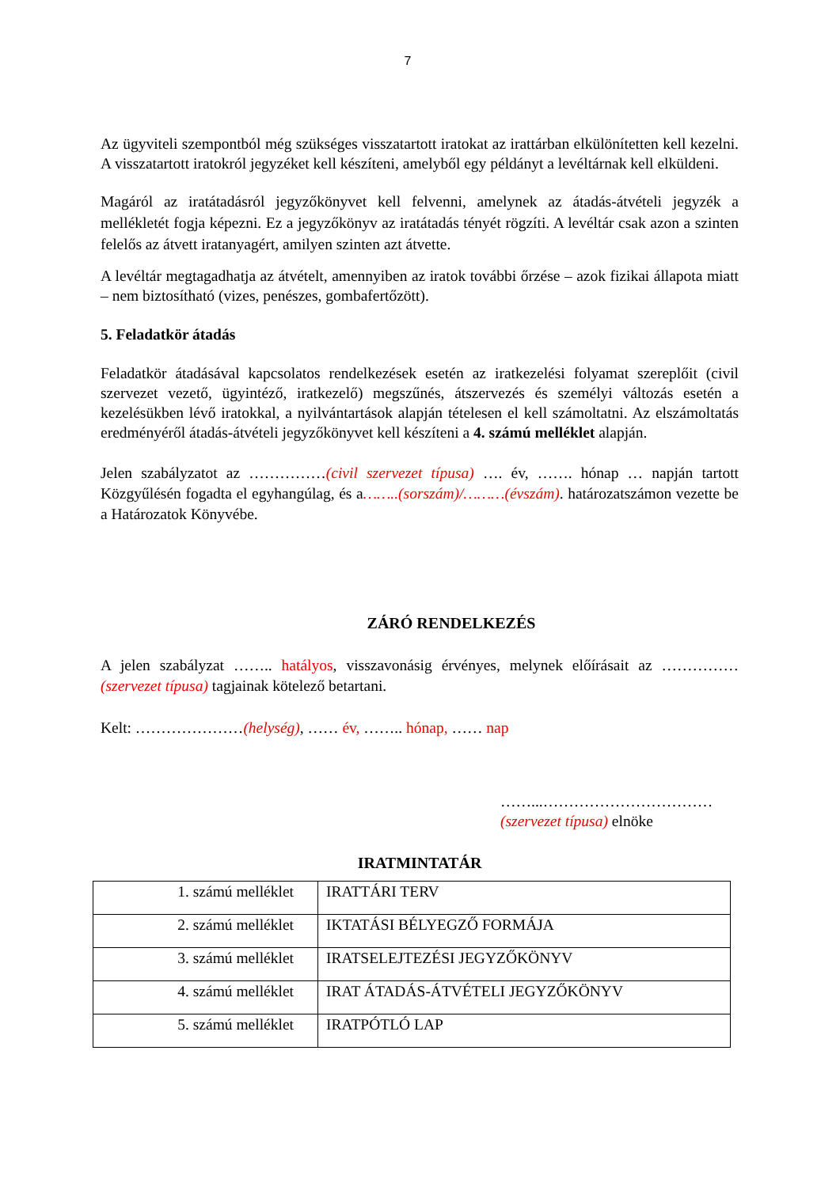7
Az ügyviteli szempontból még szükséges visszatartott iratokat az irattárban elkülönítetten kell kezelni. A visszatartott iratokról jegyzéket kell készíteni, amelyből egy példányt a levéltárnak kell elküldeni.
Magáról az iratátadásról jegyzőkönyvet kell felvenni, amelynek az átadás-átvételi jegyzék a mellékletét fogja képezni. Ez a jegyzőkönyv az iratátadás tényét rögzíti. A levéltár csak azon a szinten felelős az átvett iratanyagért, amilyen szinten azt átvette.
A levéltár megtagadhatja az átvételt, amennyiben az iratok további őrzése – azok fizikai állapota miatt – nem biztosítható (vizes, penészes, gombafertőzött).
5. Feladatkör átadás
Feladatkör átadásával kapcsolatos rendelkezések esetén az iratkezelési folyamat szereplőit (civil szervezet vezető, ügyintéző, iratkezelő) megszűnés, átszervezés és személyi változás esetén a kezelésükben lévő iratokkal, a nyilvántartások alapján tételesen el kell számoltatni. Az elszámoltatás eredményéről átadás-átvételi jegyzőkönyvet kell készíteni a 4. számú melléklet alapján.
Jelen szabályzatot az ……………(civil szervezet típusa) …. év, ……. hónap … napján tartott Közgyűlésén fogadta el egyhangúlag, és a……..(sorszám)/………(évszám). határozatszámon vezette be a Határozatok Könyvébe.
ZÁRÓ RENDELKEZÉS
A jelen szabályzat …….. hatályos, visszavonásig érvényes, melynek előírásait az ……………(szervezet típusa) tagjainak kötelező betartani.
Kelt: …………………(helység), …… év, …….. hónap, …… nap
……...……………………………
(szervezet típusa) elnöke
IRATMINTATÁR
| 1. számú melléklet | IRATTÁRI TERV |
| 2. számú melléklet | IKTATÁSI BÉLYEGZŐ FORMÁJA |
| 3. számú melléklet | IRATSELEJTEZÉSI JEGYZŐKÖNYV |
| 4. számú melléklet | IRAT ÁTADÁS-ÁTVÉTELI JEGYZŐKÖNYV |
| 5. számú melléklet | IRATPÓTLÓ LAP |